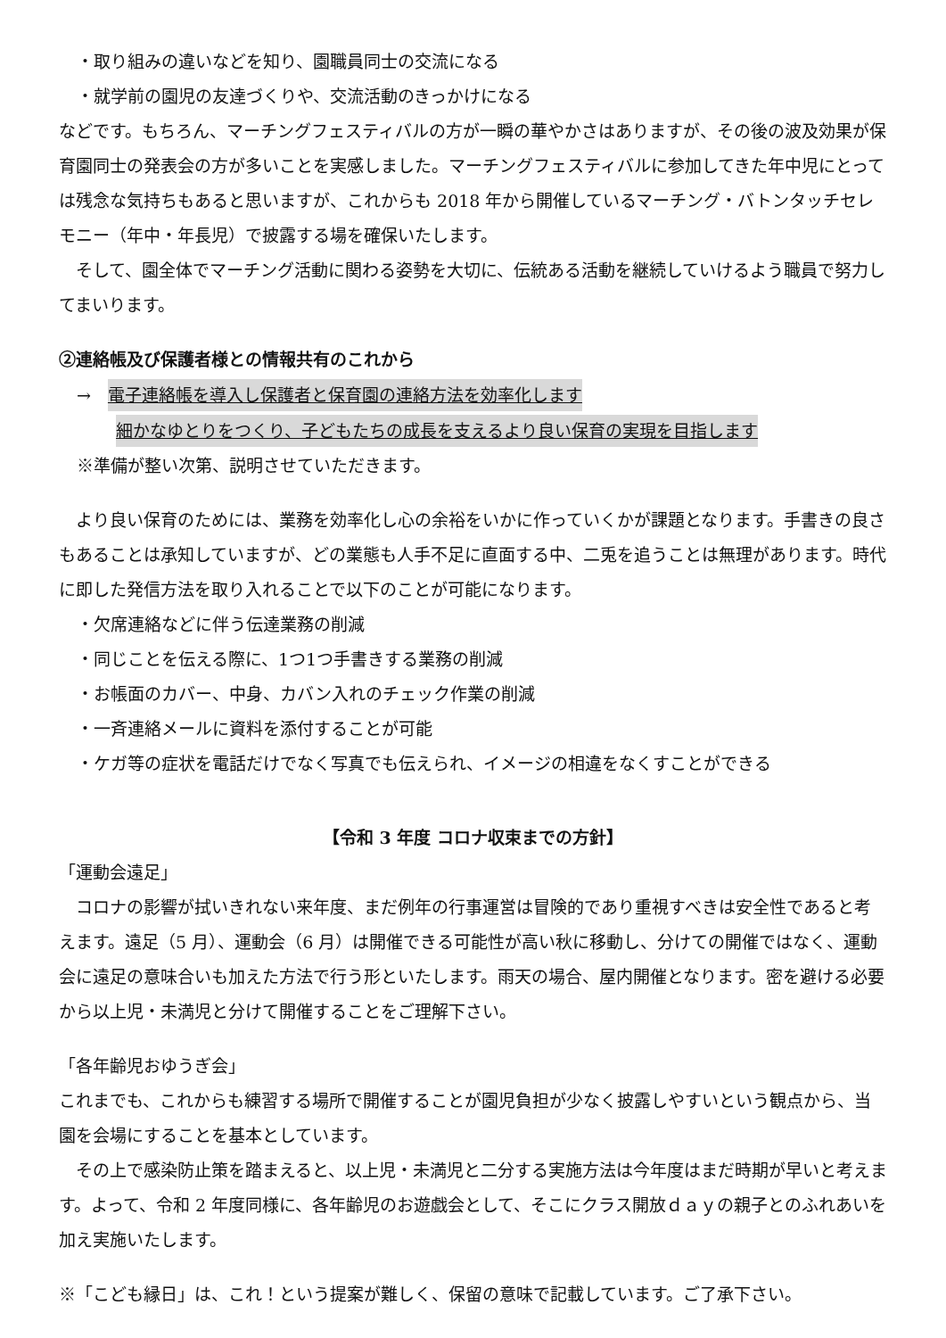・取り組みの違いなどを知り、園職員同士の交流になる
・就学前の園児の友達づくりや、交流活動のきっかけになる
などです。もちろん、マーチングフェスティバルの方が一瞬の華やかさはありますが、その後の波及効果が保育園同士の発表会の方が多いことを実感しました。マーチングフェスティバルに参加してきた年中児にとっては残念な気持ちもあると思いますが、これからも 2018 年から開催しているマーチング・バトンタッチセレモニー（年中・年長児）で披露する場を確保いたします。
　そして、園全体でマーチング活動に関わる姿勢を大切に、伝統ある活動を継続していけるよう職員で努力してまいります。
②連絡帳及び保護者様との情報共有のこれから
→　電子連絡帳を導入し保護者と保育園の連絡方法を効率化します
細かなゆとりをつくり、子どもたちの成長を支えるより良い保育の実現を目指します
※準備が整い次第、説明させていただきます。
　より良い保育のためには、業務を効率化し心の余裕をいかに作っていくかが課題となります。手書きの良さもあることは承知していますが、どの業態も人手不足に直面する中、二兎を追うことは無理があります。時代に即した発信方法を取り入れることで以下のことが可能になります。
・欠席連絡などに伴う伝達業務の削減
・同じことを伝える際に、1つ1つ手書きする業務の削減
・お帳面のカバー、中身、カバン入れのチェック作業の削減
・一斉連絡メールに資料を添付することが可能
・ケガ等の症状を電話だけでなく写真でも伝えられ、イメージの相違をなくすことができる
【令和 3 年度 コロナ収束までの方針】
「運動会遠足」
　コロナの影響が拭いきれない来年度、まだ例年の行事運営は冒険的であり重視すべきは安全性であると考えます。遠足（5 月）、運動会（6 月）は開催できる可能性が高い秋に移動し、分けての開催ではなく、運動会に遠足の意味合いも加えた方法で行う形といたします。雨天の場合、屋内開催となります。密を避ける必要から以上児・未満児と分けて開催することをご理解下さい。
「各年齢児おゆうぎ会」
これまでも、これからも練習する場所で開催することが園児負担が少なく披露しやすいという観点から、当園を会場にすることを基本としています。
　その上で感染防止策を踏まえると、以上児・未満児と二分する実施方法は今年度はまだ時期が早いと考えます。よって、令和 2 年度同様に、各年齢児のお遊戯会として、そこにクラス開放ｄａｙの親子とのふれあいを加え実施いたします。
※「こども縁日」は、これ！という提案が難しく、保留の意味で記載しています。ご了承下さい。